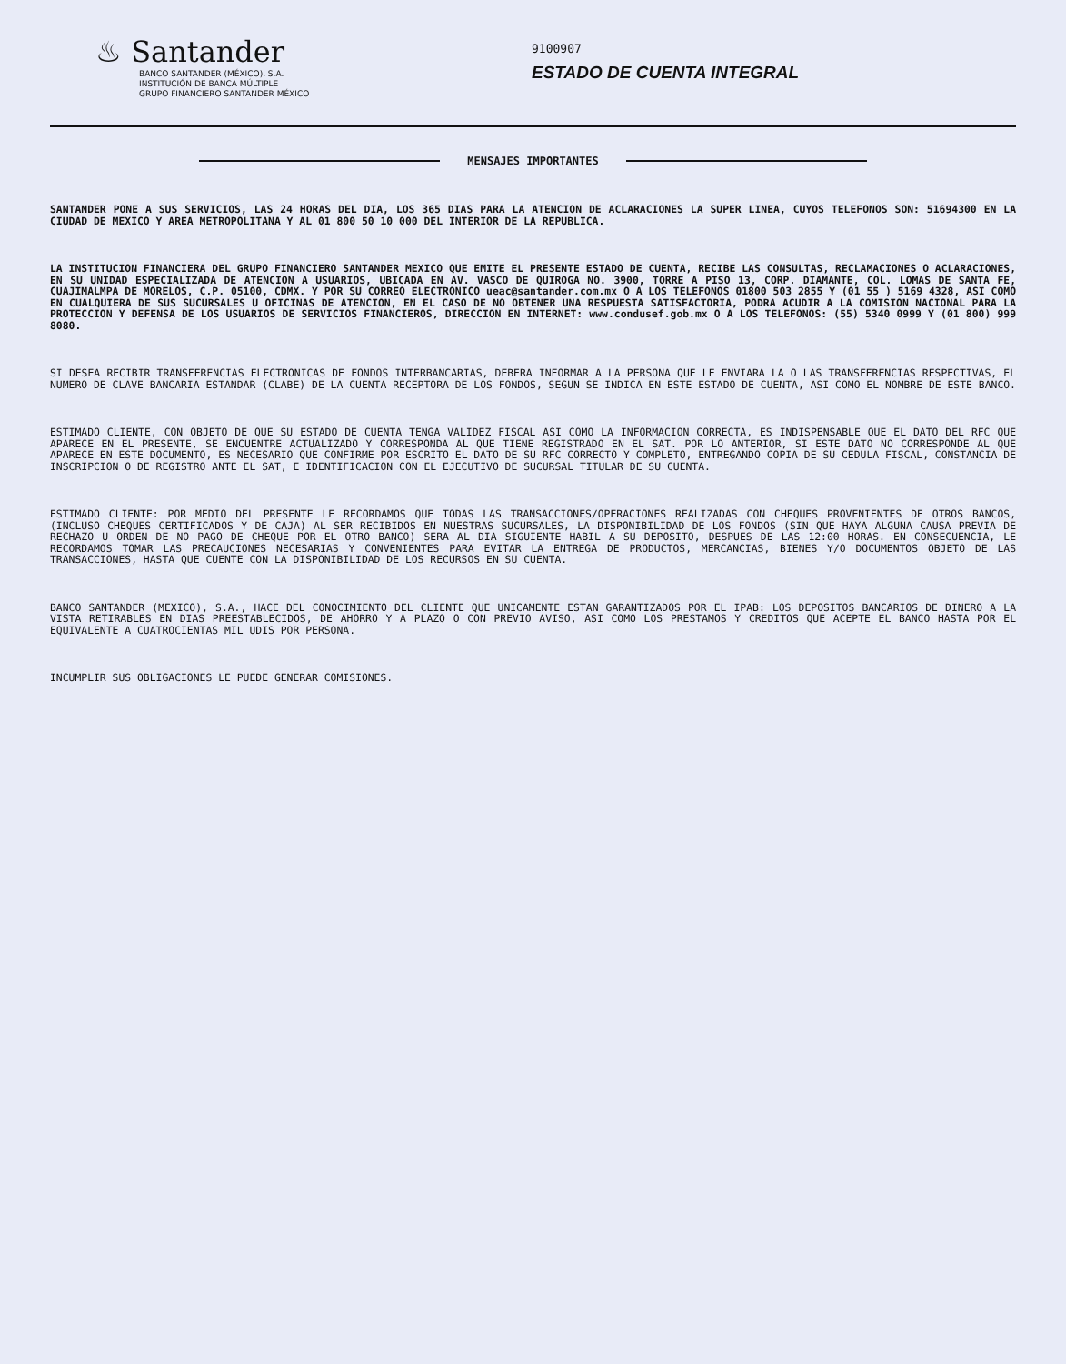♨ Santander
BANCO SANTANDER (MÉXICO), S.A.
INSTITUCIÓN DE BANCA MÚLTIPLE
GRUPO FINANCIERO SANTANDER MÉXICO
9100907
ESTADO DE CUENTA INTEGRAL
MENSAJES IMPORTANTES
SANTANDER PONE A SUS SERVICIOS, LAS 24 HORAS DEL DIA, LOS 365 DIAS PARA LA ATENCION DE ACLARACIONES LA SUPER LINEA, CUYOS TELEFONOS SON: 51694300 EN LA CIUDAD DE MEXICO Y AREA METROPOLITANA Y AL 01 800 50 10 000 DEL INTERIOR DE LA REPUBLICA.
LA INSTITUCION FINANCIERA DEL GRUPO FINANCIERO SANTANDER MEXICO QUE EMITE EL PRESENTE ESTADO DE CUENTA, RECIBE LAS CONSULTAS, RECLAMACIONES O ACLARACIONES, EN SU UNIDAD ESPECIALIZADA DE ATENCION A USUARIOS, UBICADA EN AV. VASCO DE QUIROGA NO. 3900, TORRE A PISO 13, CORP. DIAMANTE, COL. LOMAS DE SANTA FE, CUAJIMALMPA DE MORELOS, C.P. 05100, CDMX. Y POR SU CORREO ELECTRONICO ueac@santander.com.mx O A LOS TELEFONOS 01800 503 2855 Y (01 55 ) 5169 4328, ASI COMO EN CUALQUIERA DE SUS SUCURSALES U OFICINAS DE ATENCION, EN EL CASO DE NO OBTENER UNA RESPUESTA SATISFACTORIA, PODRA ACUDIR A LA COMISION NACIONAL PARA LA PROTECCION Y DEFENSA DE LOS USUARIOS DE SERVICIOS FINANCIEROS, DIRECCION EN INTERNET: www.condusef.gob.mx O A LOS TELEFONOS: (55) 5340 0999 Y (01 800) 999 8080.
SI DESEA RECIBIR TRANSFERENCIAS ELECTRONICAS DE FONDOS INTERBANCARIAS, DEBERA INFORMAR A LA PERSONA QUE LE ENVIARA LA O LAS TRANSFERENCIAS RESPECTIVAS, EL NUMERO DE CLAVE BANCARIA ESTANDAR (CLABE) DE LA CUENTA RECEPTORA DE LOS FONDOS, SEGUN SE INDICA EN ESTE ESTADO DE CUENTA, ASI COMO EL NOMBRE DE ESTE BANCO.
ESTIMADO CLIENTE, CON OBJETO DE QUE SU ESTADO DE CUENTA TENGA VALIDEZ FISCAL ASI COMO LA INFORMACION CORRECTA, ES INDISPENSABLE QUE EL DATO DEL RFC QUE APARECE EN EL PRESENTE, SE ENCUENTRE ACTUALIZADO Y CORRESPONDA AL QUE TIENE REGISTRADO EN EL SAT. POR LO ANTERIOR, SI ESTE DATO NO CORRESPONDE AL QUE APARECE EN ESTE DOCUMENTO, ES NECESARIO QUE CONFIRME POR ESCRITO EL DATO DE SU RFC CORRECTO Y COMPLETO, ENTREGANDO COPIA DE SU CEDULA FISCAL, CONSTANCIA DE INSCRIPCION O DE REGISTRO ANTE EL SAT, E IDENTIFICACION CON EL EJECUTIVO DE SUCURSAL TITULAR DE SU CUENTA.
ESTIMADO CLIENTE: POR MEDIO DEL PRESENTE LE RECORDAMOS QUE TODAS LAS TRANSACCIONES/OPERACIONES REALIZADAS CON CHEQUES PROVENIENTES DE OTROS BANCOS, (INCLUSO CHEQUES CERTIFICADOS Y DE CAJA) AL SER RECIBIDOS EN NUESTRAS SUCURSALES, LA DISPONIBILIDAD DE LOS FONDOS (SIN QUE HAYA ALGUNA CAUSA PREVIA DE RECHAZO U ORDEN DE NO PAGO DE CHEQUE POR EL OTRO BANCO) SERA AL DIA SIGUIENTE HABIL A SU DEPOSITO, DESPUES DE LAS 12:00 HORAS. EN CONSECUENCIA, LE RECORDAMOS TOMAR LAS PRECAUCIONES NECESARIAS Y CONVENIENTES PARA EVITAR LA ENTREGA DE PRODUCTOS, MERCANCIAS, BIENES Y/O DOCUMENTOS OBJETO DE LAS TRANSACCIONES, HASTA QUE CUENTE CON LA DISPONIBILIDAD DE LOS RECURSOS EN SU CUENTA.
BANCO SANTANDER (MEXICO), S.A., HACE DEL CONOCIMIENTO DEL CLIENTE QUE UNICAMENTE ESTAN GARANTIZADOS POR EL IPAB: LOS DEPOSITOS BANCARIOS DE DINERO A LA VISTA RETIRABLES EN DIAS PREESTABLECIDOS, DE AHORRO Y A PLAZO O CON PREVIO AVISO, ASI COMO LOS PRESTAMOS Y CREDITOS QUE ACEPTE EL BANCO HASTA POR EL EQUIVALENTE A CUATROCIENTAS MIL UDIS POR PERSONA.
INCUMPLIR SUS OBLIGACIONES LE PUEDE GENERAR COMISIONES.